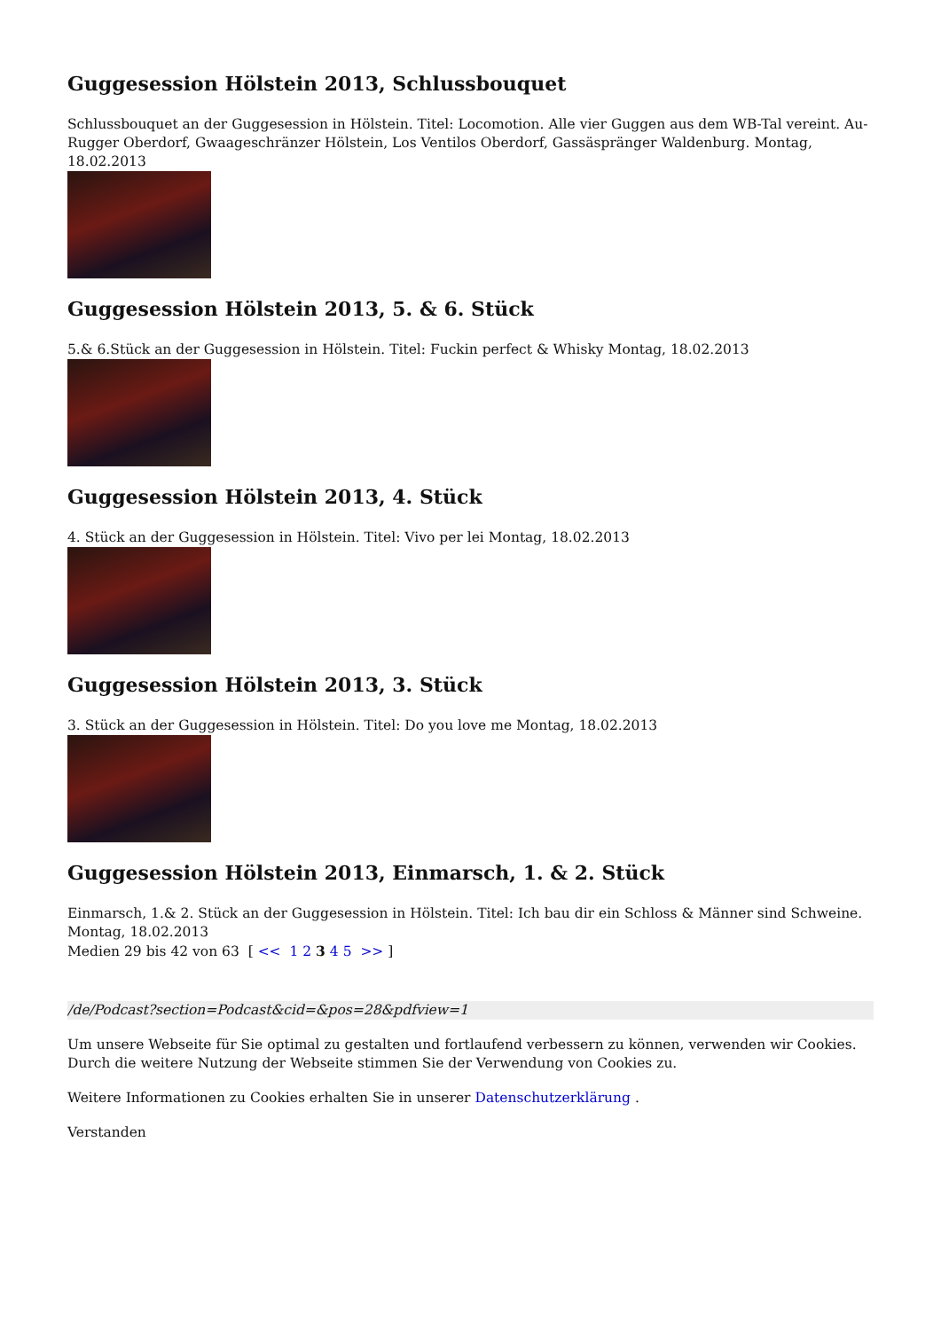Guggesession Hölstein 2013, Schlussbouquet
Schlussbouquet an der Guggesession in Hölstein. Titel: Locomotion. Alle vier Guggen aus dem WB-Tal vereint. Au-Rugger Oberdorf, Gwaageschränzer Hölstein, Los Ventilos Oberdorf, Gassäspränger Waldenburg. Montag, 18.02.2013
Guggesession Hölstein 2013, 5. & 6. Stück
5.& 6.Stück an der Guggesession in Hölstein. Titel: Fuckin perfect & Whisky Montag, 18.02.2013
Guggesession Hölstein 2013, 4. Stück
4. Stück an der Guggesession in Hölstein. Titel: Vivo per lei Montag, 18.02.2013
Guggesession Hölstein 2013, 3. Stück
3. Stück an der Guggesession in Hölstein. Titel: Do you love me Montag, 18.02.2013
Guggesession Hölstein 2013, Einmarsch, 1. & 2. Stück
Einmarsch, 1.& 2. Stück an der Guggesession in Hölstein. Titel: Ich bau dir ein Schloss & Männer sind Schweine. Montag, 18.02.2013
Medien 29 bis 42 von 63 [ << 1 2 3 4 5 >> ]
/de/Podcast?section=Podcast&cid=&pos=28&pdfview=1
Um unsere Webseite für Sie optimal zu gestalten und fortlaufend verbessern zu können, verwenden wir Cookies. Durch die weitere Nutzung der Webseite stimmen Sie der Verwendung von Cookies zu.
Weitere Informationen zu Cookies erhalten Sie in unserer Datenschutzerklärung .
Verstanden